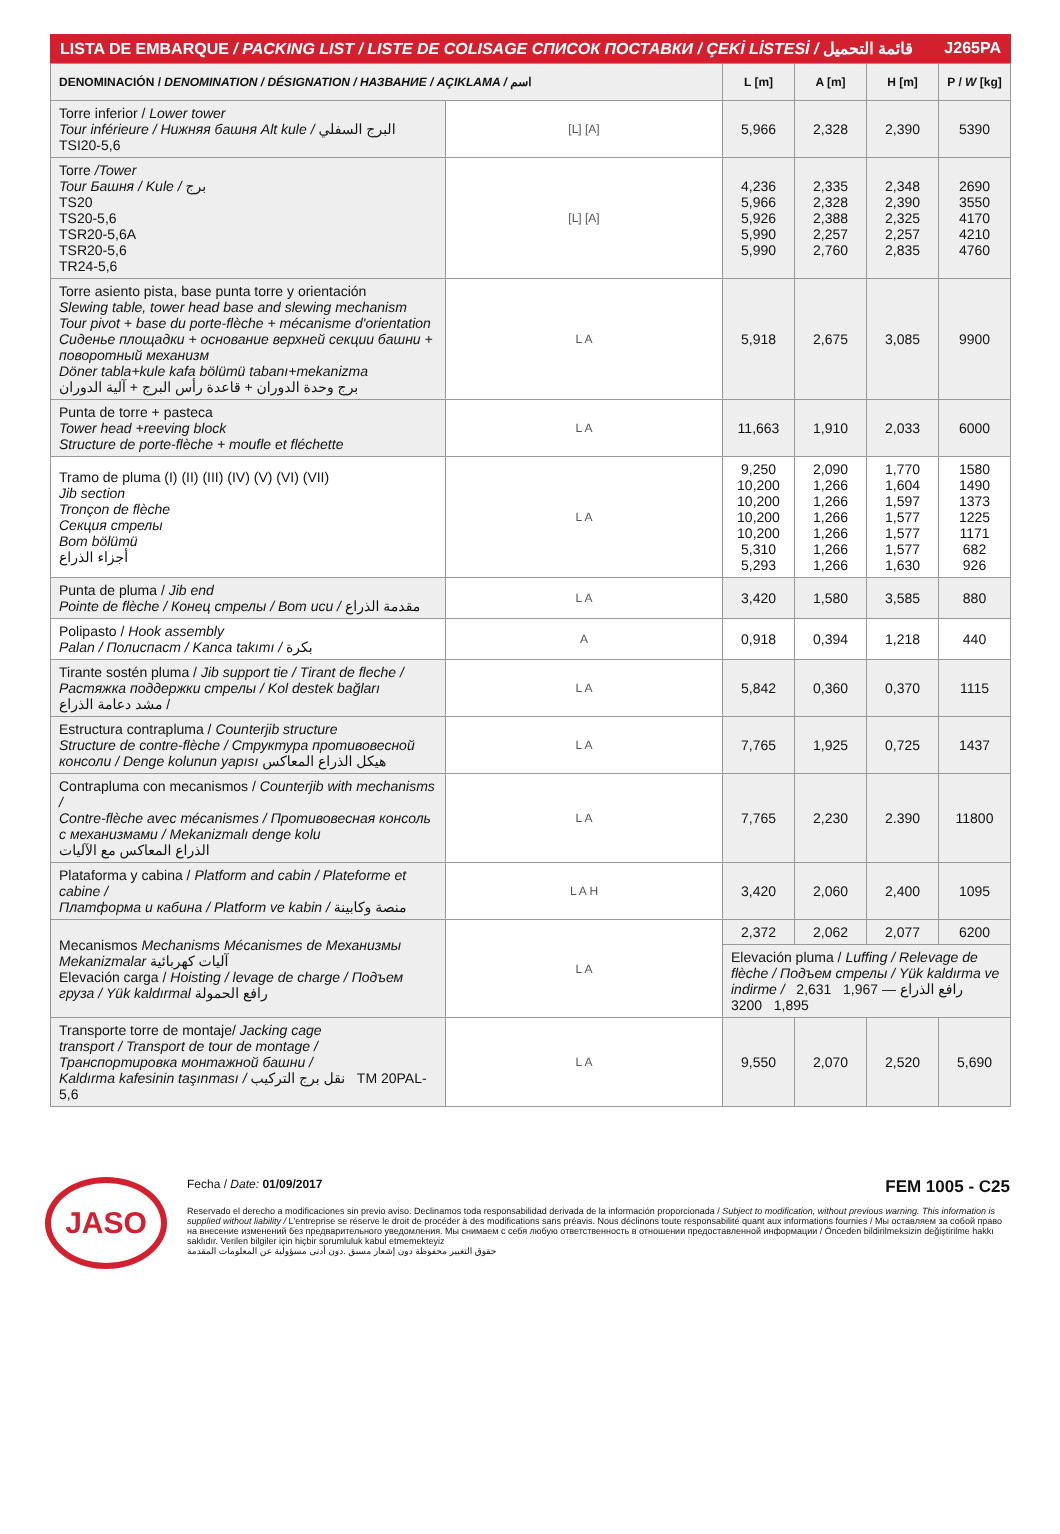LISTA DE EMBARQUE / PACKING LIST / LISTE DE COLISAGE СПИСОК ПОСТАВКИ / ÇEKİ LİSTESİ / قائمة التحميل J265PA
| DENOMINACIÓN / DENOMINATION / DÉSIGNATION / НАЗВАНИЕ / AÇIKLAMA / اسم | | L [m] | A [m] | H [m] | P / W [kg] |
| --- | --- | --- | --- | --- | --- |
| Torre inferior / Lower tower Tour inférieure / Нижняя башня Alt kule / البرج السفلي TSI20-5,6 | [L] [A] | 5,966 | 2,328 | 2,390 | 5390 |
| Torre /Tower Tour Башня / Kule / برج TS20 TS20-5,6 TSR20-5,6A TSR20-5,6 TR24-5,6 | [L] [A] | 4,236 5,966 5,926 5,990 5,990 | 2,335 2,328 2,388 2,257 2,760 | 2,348 2,390 2,325 2,257 2,835 | 2690 3550 4170 4210 4760 |
| Torre asiento pista, base punta torre y orientación Slewing table, tower head base and slewing mechanism Tour pivot + base du porte-flèche + mécanisme d'orientation Сиденье площадки + основание верхней секции башни + поворотный механизм Döner tabla+kule kafa bölümü tabanı+mekanizma برج وحدة الدوران + قاعدة رأس البرج + آلية الدوران | L A | 5,918 | 2,675 | 3,085 | 9900 |
| Punta de torre + pasteca Tower head +reeving block Structure de porte-flèche + moufle et fléchette | L A | 11,663 | 1,910 | 2,033 | 6000 |
| Tramo de pluma (I) (II) (III) (IV) (V) (VI) (VII) Jib section Tronçon de flèche Секция стрелы Bom bölümü أجزاء الذراع | L A | 9,250 10,200 10,200 10,200 10,200 5,310 5,293 | 2,090 1,266 1,266 1,266 1,266 1,266 1,266 | 1,770 1,604 1,597 1,577 1,577 1,577 1,630 | 1580 1490 1373 1225 1171 682 926 |
| Punta de pluma / Jib end Pointe de flèche / Конец стрелы / Bom ucu / مقدمة الذراع | L A | 3,420 | 1,580 | 3,585 | 880 |
| Polipasto / Hook assembly Palan / Полиспаст / Kanca takımı / بكرة | A | 0,918 | 0,394 | 1,218 | 440 |
| Tirante sostén pluma / Jib support tie / Tirant de fleche / Растяжка поддержки стрелы / Kol destek bağları مشد دعامة الذراع / | L A | 5,842 | 0,360 | 0,370 | 1115 |
| Estructura contrapluma / Counterjib structure Structure de contre-flèche / Структура противовесной консоли / Denge kolunun yapısı هيكل الذراع المعاكس | L A | 7,765 | 1,925 | 0,725 | 1437 |
| Contrapluma con mecanismos / Counterjib with mechanisms / Contre-flèche avec mécanismes / Противовесная консоль с механизмами / Mekanizmalı denge kolu الذراع المعاكس مع الآليات | L A | 7,765 | 2,230 | 2.390 | 11800 |
| Plataforma y cabina / Platform and cabin / Plateforme et cabine / Платформа и кабина / Platform ve kabin / منصة وكابينة | L A H | 3,420 | 2,060 | 2,400 | 1095 |
| Mecanismos Mechanisms Mécanismes de Механизмы Mekanizmalar آليات كهربائية Elevación carga / Hoisting / levage de charge / Подъем груза / Yük kaldırmal رافع الحمولة | L A | 2,372 | 2,062 | 2,077 | 6200 |
| | | Elevación pluma / Luffing / Relevage de flèche / Подъем стрелы / Yük kaldırma ve indirme / رافع الذراع — 1,967 2,631 1,895 3200 | | | |
| Transporte torre de montaje/ Jacking cage transport / Transport de tour de montage / Транспортировка монтажной башни / Kaldırma kafesinin taşınması / نقل برج التركيب TM 20PAL-5,6 | L A | 9,550 | 2,070 | 2,520 | 5,690 |
JASO
Fecha / Date: 01/09/2017 FEM 1005 - C25
Reservado el derecho a modificaciones sin previo aviso. Declinamos toda responsabilidad derivada de la información proporcionada / Subject to modification, without previous warning. This information is supplied without liability / L'entreprise se réserve le droit de procéder à des modifications sans préavis. Nous déclinons toute responsabilité quant aux informations fournies / Мы оставляем за собой право на внесение изменений без предварительного уведомления. Мы снимаем с себя любую ответственность в отношении предоставленной информации / Önceden bildirilmeksizin değiştirilme hakkı saklıdır. Verilen bilgiler için hiçbir sorumluluk kabul etmemekteyiz
حقوق التغيير محفوظة دون إشعار مسبق .دون أدنى مسؤولية عن المعلومات المقدمة